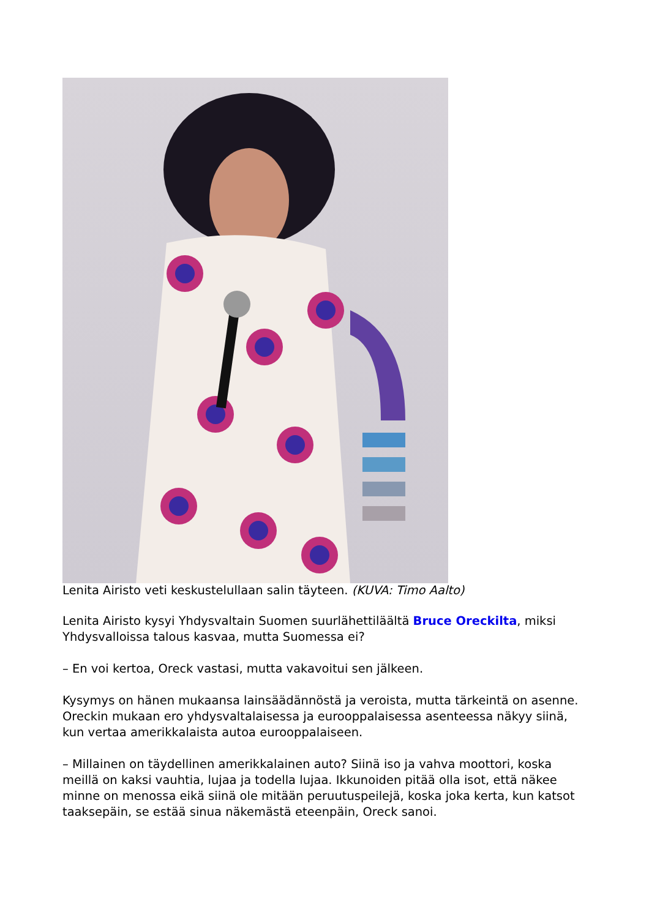Lenita Airisto veti keskustelullaan salin täyteen. (KUVA: Timo Aalto)
Lenita Airisto kysyi Yhdysvaltain Suomen suurlähettiläältä Bruce Oreckilta, miksi Yhdysvalloissa talous kasvaa, mutta Suomessa ei?
– En voi kertoa, Oreck vastasi, mutta vakavoitui sen jälkeen.
Kysymys on hänen mukaansa lainsäädännöstä ja veroista, mutta tärkeintä on asenne. Oreckin mukaan ero yhdysvaltalaisessa ja eurooppalaisessa asenteessa näkyy siinä, kun vertaa amerikkalaista autoa eurooppalaiseen.
– Millainen on täydellinen amerikkalainen auto? Siinä iso ja vahva moottori, koska meillä on kaksi vauhtia, lujaa ja todella lujaa. Ikkunoiden pitää olla isot, että näkee minne on menossa eikä siinä ole mitään peruutuspeilejä, koska joka kerta, kun katsot taaksepäin, se estää sinua näkemästä eteenpäin, Oreck sanoi.